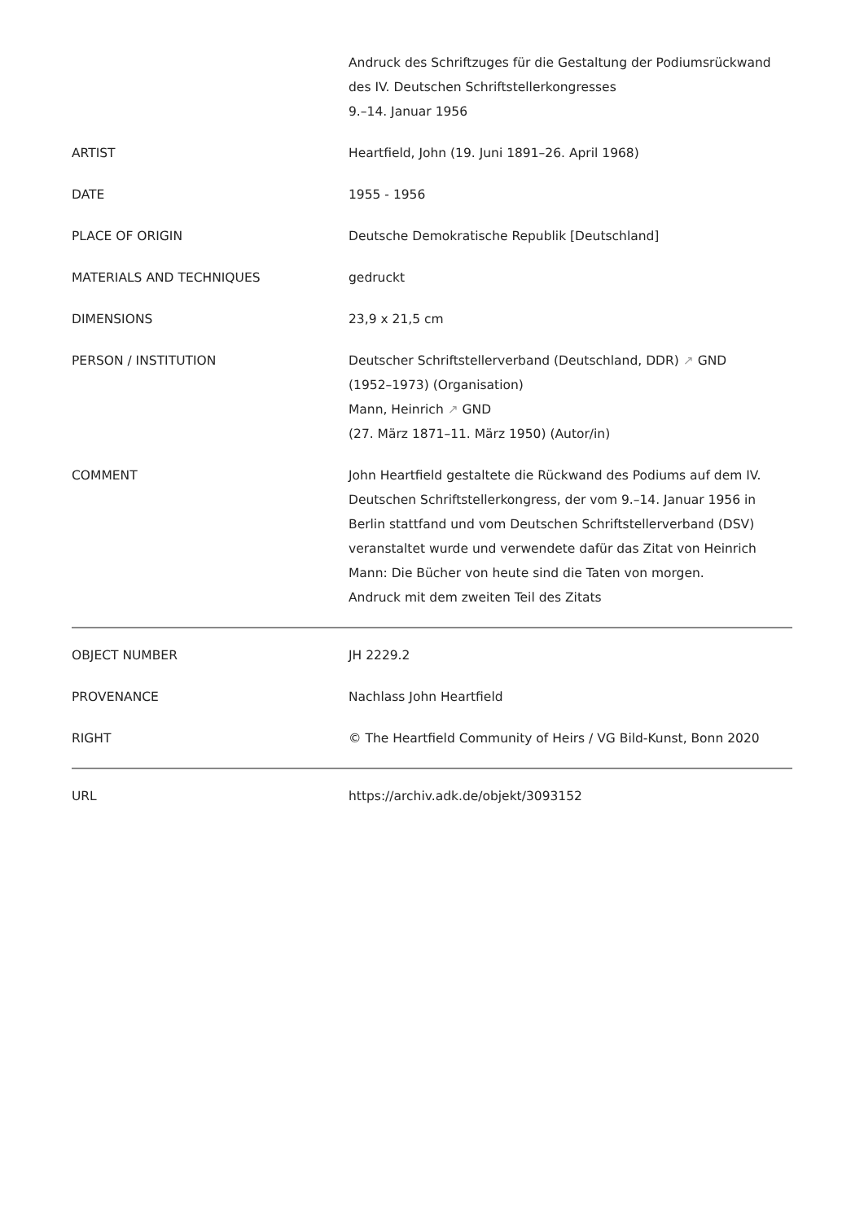| | Andruck des Schriftzuges für die Gestaltung der Podiumsrückwand des IV. Deutschen Schriftstellerkongresses 9.–14. Januar 1956 |
| ARTIST | Heartfield, John (19. Juni 1891–26. April 1968) |
| DATE | 1955 - 1956 |
| PLACE OF ORIGIN | Deutsche Demokratische Republik [Deutschland] |
| MATERIALS AND TECHNIQUES | gedruckt |
| DIMENSIONS | 23,9 x 21,5 cm |
| PERSON / INSTITUTION | Deutscher Schriftstellerverband (Deutschland, DDR) ↗ GND (1952–1973) (Organisation) Mann, Heinrich ↗ GND (27. März 1871–11. März 1950) (Autor/in) |
| COMMENT | John Heartfield gestaltete die Rückwand des Podiums auf dem IV. Deutschen Schriftstellerkongress, der vom 9.–14. Januar 1956 in Berlin stattfand und vom Deutschen Schriftstellerverband (DSV) veranstaltet wurde und verwendete dafür das Zitat von Heinrich Mann: Die Bücher von heute sind die Taten von morgen. Andruck mit dem zweiten Teil des Zitats |
| OBJECT NUMBER | JH 2229.2 |
| PROVENANCE | Nachlass John Heartfield |
| RIGHT | © The Heartfield Community of Heirs / VG Bild-Kunst, Bonn 2020 |
| URL | https://archiv.adk.de/objekt/3093152 |